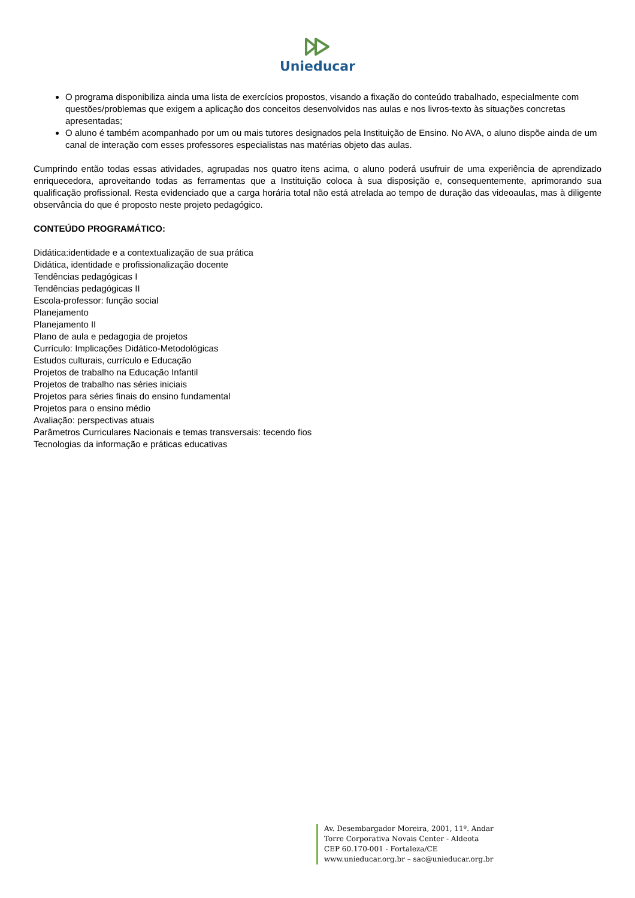Unieducar
O programa disponibiliza ainda uma lista de exercícios propostos, visando a fixação do conteúdo trabalhado, especialmente com questões/problemas que exigem a aplicação dos conceitos desenvolvidos nas aulas e nos livros-texto às situações concretas apresentadas;
O aluno é também acompanhado por um ou mais tutores designados pela Instituição de Ensino. No AVA, o aluno dispõe ainda de um canal de interação com esses professores especialistas nas matérias objeto das aulas.
Cumprindo então todas essas atividades, agrupadas nos quatro itens acima, o aluno poderá usufruir de uma experiência de aprendizado enriquecedora, aproveitando todas as ferramentas que a Instituição coloca à sua disposição e, consequentemente, aprimorando sua qualificação profissional. Resta evidenciado que a carga horária total não está atrelada ao tempo de duração das videoaulas, mas à diligente observância do que é proposto neste projeto pedagógico.
CONTEÚDO PROGRAMÁTICO:
Didática:identidade e a contextualização de sua prática
Didática, identidade e profissionalização docente
Tendências pedagógicas I
Tendências pedagógicas II
Escola-professor: função social
Planejamento
Planejamento II
Plano de aula e pedagogia de projetos
Currículo: Implicações Didático-Metodológicas
Estudos culturais, currículo e Educação
Projetos de trabalho na Educação Infantil
Projetos de trabalho nas séries iniciais
Projetos para séries finais do ensino fundamental
Projetos para o ensino médio
Avaliação: perspectivas atuais
Parâmetros Curriculares Nacionais e temas transversais: tecendo fios
Tecnologias da informação e práticas educativas
Av. Desembargador Moreira, 2001, 11º. Andar
Torre Corporativa Novais Center - Aldeota
CEP 60.170-001 - Fortaleza/CE
www.unieducar.org.br – sac@unieducar.org.br